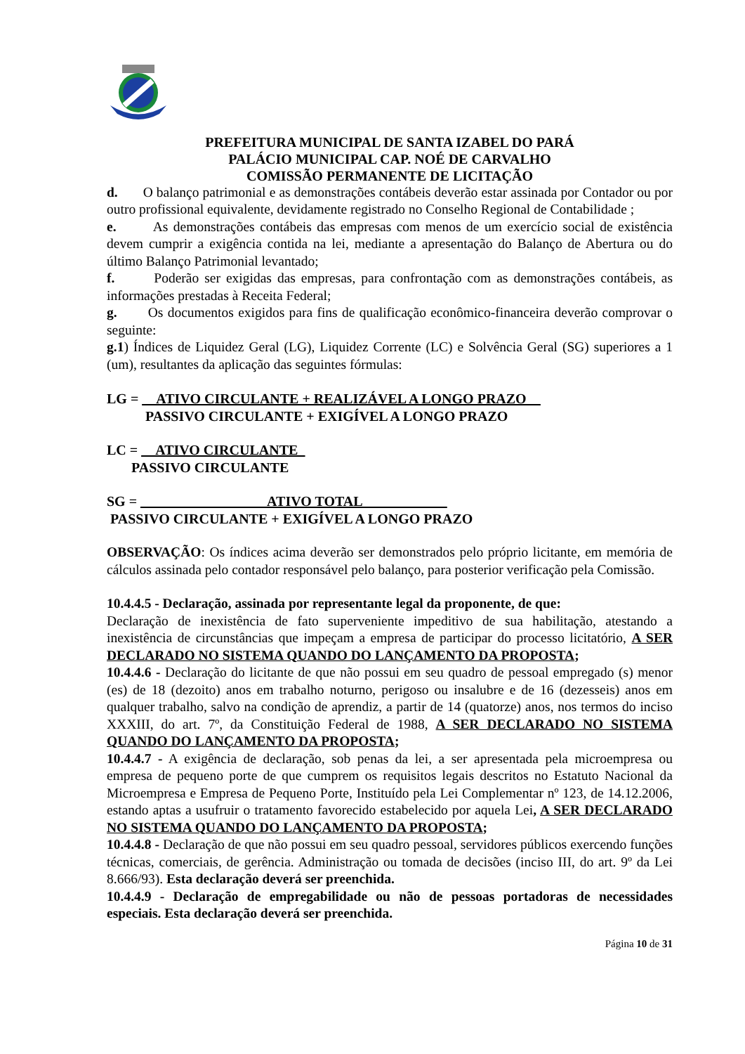PREFEITURA MUNICIPAL DE SANTA IZABEL DO PARÁ
PALÁCIO MUNICIPAL CAP. NOÉ DE CARVALHO
COMISSÃO PERMANENTE DE LICITAÇÃO
d. O balanço patrimonial e as demonstrações contábeis deverão estar assinada por Contador ou por outro profissional equivalente, devidamente registrado no Conselho Regional de Contabilidade ;
e. As demonstrações contábeis das empresas com menos de um exercício social de existência devem cumprir a exigência contida na lei, mediante a apresentação do Balanço de Abertura ou do último Balanço Patrimonial levantado;
f. Poderão ser exigidas das empresas, para confrontação com as demonstrações contábeis, as informações prestadas à Receita Federal;
g. Os documentos exigidos para fins de qualificação econômico-financeira deverão comprovar o seguinte:
g.1) Índices de Liquidez Geral (LG), Liquidez Corrente (LC) e Solvência Geral (SG) superiores a 1 (um), resultantes da aplicação das seguintes fórmulas:
LG = __ATIVO CIRCULANTE + REALIZÁVEL A LONGO PRAZO__
PASSIVO CIRCULANTE + EXIGÍVEL A LONGO PRAZO
LC = __ATIVO CIRCULANTE_
PASSIVO CIRCULANTE
SG = __________________ATIVO TOTAL____________
PASSIVO CIRCULANTE + EXIGÍVEL A LONGO PRAZO
OBSERVAÇÃO: Os índices acima deverão ser demonstrados pelo próprio licitante, em memória de cálculos assinada pelo contador responsável pelo balanço, para posterior verificação pela Comissão.
10.4.4.5 - Declaração, assinada por representante legal da proponente, de que:
Declaração de inexistência de fato superveniente impeditivo de sua habilitação, atestando a inexistência de circunstâncias que impeçam a empresa de participar do processo licitatório, A SER DECLARADO NO SISTEMA QUANDO DO LANÇAMENTO DA PROPOSTA;
10.4.4.6 - Declaração do licitante de que não possui em seu quadro de pessoal empregado (s) menor (es) de 18 (dezoito) anos em trabalho noturno, perigoso ou insalubre e de 16 (dezesseis) anos em qualquer trabalho, salvo na condição de aprendiz, a partir de 14 (quatorze) anos, nos termos do inciso XXXIII, do art. 7º, da Constituição Federal de 1988, A SER DECLARADO NO SISTEMA QUANDO DO LANÇAMENTO DA PROPOSTA;
10.4.4.7 - A exigência de declaração, sob penas da lei, a ser apresentada pela microempresa ou empresa de pequeno porte de que cumprem os requisitos legais descritos no Estatuto Nacional da Microempresa e Empresa de Pequeno Porte, Instituído pela Lei Complementar nº 123, de 14.12.2006, estando aptas a usufruir o tratamento favorecido estabelecido por aquela Lei, A SER DECLARADO NO SISTEMA QUANDO DO LANÇAMENTO DA PROPOSTA;
10.4.4.8 - Declaração de que não possui em seu quadro pessoal, servidores públicos exercendo funções técnicas, comerciais, de gerência. Administração ou tomada de decisões (inciso III, do art. 9º da Lei 8.666/93). Esta declaração deverá ser preenchida.
10.4.4.9 - Declaração de empregabilidade ou não de pessoas portadoras de necessidades especiais. Esta declaração deverá ser preenchida.
Página 10 de 31